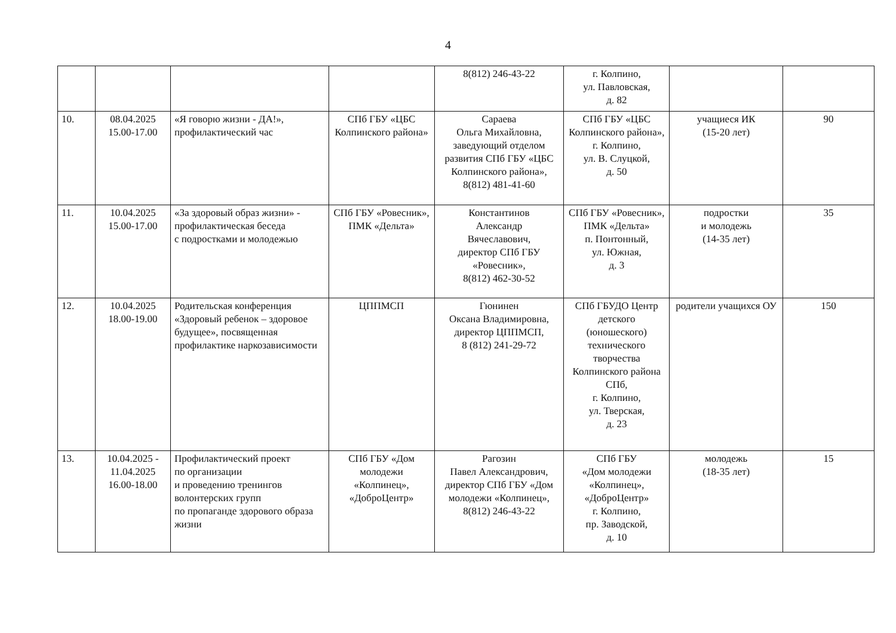4
| | | | | 8(812) 246-43-22 | г. Колпино, ул. Павловская, д. 82 | | |
| 10. | 08.04.2025 15.00-17.00 | «Я говорю жизни - ДА!», профилактический час | СПб ГБУ «ЦБС Колпинского района» | Сараева Ольга Михайловна, заведующий отделом развития СПб ГБУ «ЦБС Колпинского района», 8(812) 481-41-60 | СПб ГБУ «ЦБС Колпинского района», г. Колпино, ул. В. Слуцкой, д. 50 | учащиеся ИК (15-20 лет) | 90 |
| 11. | 10.04.2025 15.00-17.00 | «За здоровый образ жизни» - профилактическая беседа с подростками и молодежью | СПб ГБУ «Ровесник», ПМК «Дельта» | Константинов Александр Вячеславович, директор СПб ГБУ «Ровесник», 8(812) 462-30-52 | СПб ГБУ «Ровесник», ПМК «Дельта» п. Понтонный, ул. Южная, д. 3 | подростки и молодежь (14-35 лет) | 35 |
| 12. | 10.04.2025 18.00-19.00 | Родительская конференция «Здоровый ребенок – здоровое будущее», посвященная профилактике наркозависимости | ЦППМСП | Гюнинен Оксана Владимировна, директор ЦППМСП, 8 (812) 241-29-72 | СПб ГБУДО Центр детского (юношеского) технического творчества Колпинского района СПб, г. Колпино, ул. Тверская, д. 23 | родители учащихся ОУ | 150 |
| 13. | 10.04.2025 - 11.04.2025 16.00-18.00 | Профилактический проект по организации и проведению тренингов волонтерских групп по пропаганде здорового образа жизни | СПб ГБУ «Дом молодежи «Колпинец», «ДоброЦентр» | Рагозин Павел Александрович, директор СПб ГБУ «Дом молодежи «Колпинец», 8(812) 246-43-22 | СПб ГБУ «Дом молодежи «Колпинец», «ДоброЦентр» г. Колпино, пр. Заводской, д. 10 | молодежь (18-35 лет) | 15 |